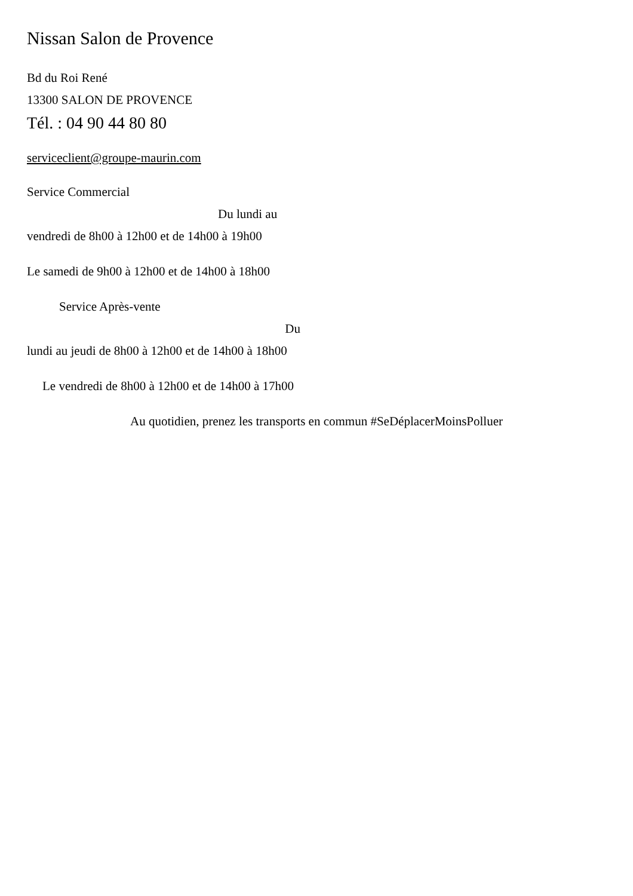Nissan Salon de Provence
Bd du Roi René
13300 SALON DE PROVENCE
Tél. : 04 90 44 80 80
serviceclient@groupe-maurin.com
Service Commercial
Du lundi au
vendredi de 8h00 à 12h00 et de 14h00 à 19h00
Le samedi de 9h00 à 12h00 et de 14h00 à 18h00
Service Après-vente
Du
lundi au jeudi de 8h00 à 12h00 et de 14h00 à 18h00
Le vendredi de 8h00 à 12h00 et de 14h00 à 17h00
Au quotidien, prenez les transports en commun #SeDéplacerMoinsPolluer